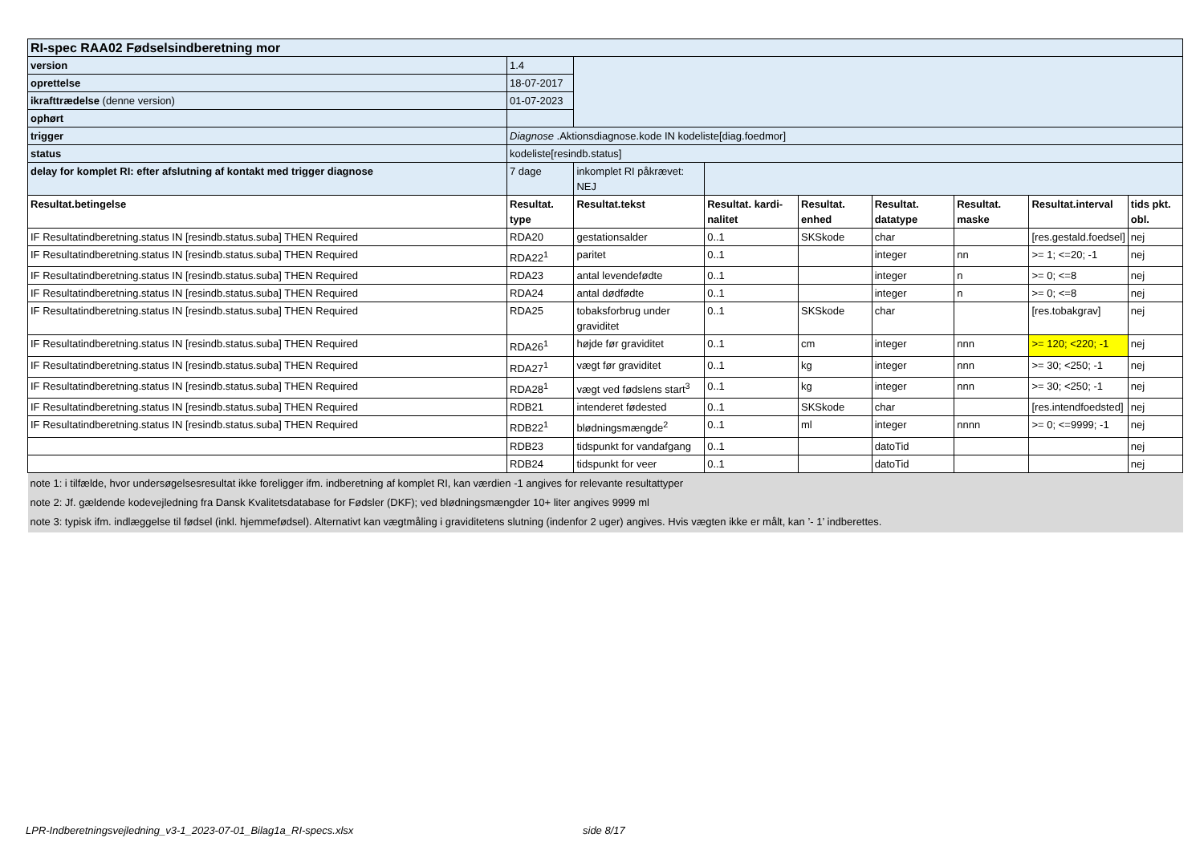| RI-spec RAA02 Fødselsindberetning mor | | | | | | | | |
| --- | --- | --- | --- | --- | --- | --- | --- | --- |
| version | 1.4 | | | | | | | |
| oprettelse | 18-07-2017 | | | | | | | |
| ikrafttrædelse (denne version) | 01-07-2023 | | | | | | | |
| ophørt | | | | | | | | |
| trigger | Diagnose .Aktionsdiagnose.kode IN kodeliste[diag.foedmor] | | | | | | | |
| status | kodeliste[resindb.status] | | | | | | | |
| delay for komplet RI: efter afslutning af kontakt med trigger diagnose | 7 dage | inkomplet RI påkrævet: NEJ | | | | | | |
| Resultat.betingelse | Resultat. type | Resultat.tekst | Resultat. kardi-nalitet | Resultat. enhed | Resultat. datatype | Resultat. maske | Resultat.interval | tids pkt. obl. |
| IF Resultatindberetning.status IN [resindb.status.suba] THEN Required | RDA20 | gestationsalder | 0..1 | SKSkode | char | | [res.gestald.foedsel] | nej |
| IF Resultatindberetning.status IN [resindb.status.suba] THEN Required | RDA22<sup>1</sup> | paritet | 0..1 | | integer | nn | >= 1; <=20; -1 | nej |
| IF Resultatindberetning.status IN [resindb.status.suba] THEN Required | RDA23 | antal levendefødte | 0..1 | | integer | n | >= 0; <=8 | nej |
| IF Resultatindberetning.status IN [resindb.status.suba] THEN Required | RDA24 | antal dødfødte | 0..1 | | integer | n | >= 0; <=8 | nej |
| IF Resultatindberetning.status IN [resindb.status.suba] THEN Required | RDA25 | tobaksforbrug under graviditet | 0..1 | SKSkode | char | | [res.tobakgrav] | nej |
| IF Resultatindberetning.status IN [resindb.status.suba] THEN Required | RDA26<sup>1</sup> | højde før graviditet | 0..1 | cm | integer | nnn | >= 120; <220; -1 | nej |
| IF Resultatindberetning.status IN [resindb.status.suba] THEN Required | RDA27<sup>1</sup> | vægt før graviditet | 0..1 | kg | integer | nnn | >= 30; <250; -1 | nej |
| IF Resultatindberetning.status IN [resindb.status.suba] THEN Required | RDA28<sup>1</sup> | vægt ved fødslens start<sup>3</sup> | 0..1 | kg | integer | nnn | >= 30; <250; -1 | nej |
| IF Resultatindberetning.status IN [resindb.status.suba] THEN Required | RDB21 | intenderet fødested | 0..1 | SKSkode | char | | [res.intendfoedsted] | nej |
| IF Resultatindberetning.status IN [resindb.status.suba] THEN Required | RDB22<sup>1</sup> | blødningsmængde<sup>2</sup> | 0..1 | ml | integer | nnnn | >= 0; <=9999; -1 | nej |
| | RDB23 | tidspunkt for vandafgang | 0..1 | | datoTid | | | nej |
| | RDB24 | tidspunkt for veer | 0..1 | | datoTid | | | nej |
| note 1: i tilfælde, hvor undersøgelsesresultat ikke foreligger ifm. indberetning af komplet RI, kan værdien -1 angives for relevante resultattyper note 2: Jf. gældende kodevejledning fra Dansk Kvalitetsdatabase for Fødsler (DKF); ved blødningsmængder 10+ liter angives 9999 ml note 3: typisk ifm. indlæggelse til fødsel (inkl. hjemmefødsel). Alternativt kan vægtmåling i graviditetens slutning (indenfor 2 uger) angives. Hvis vægten ikke er målt, kan ’- 1’ indberettes. | | | | | | | | |
LPR-Indberetningsvejledning_v3-1_2023-07-01_Bilag1a_RI-specs.xlsx
side 8/17